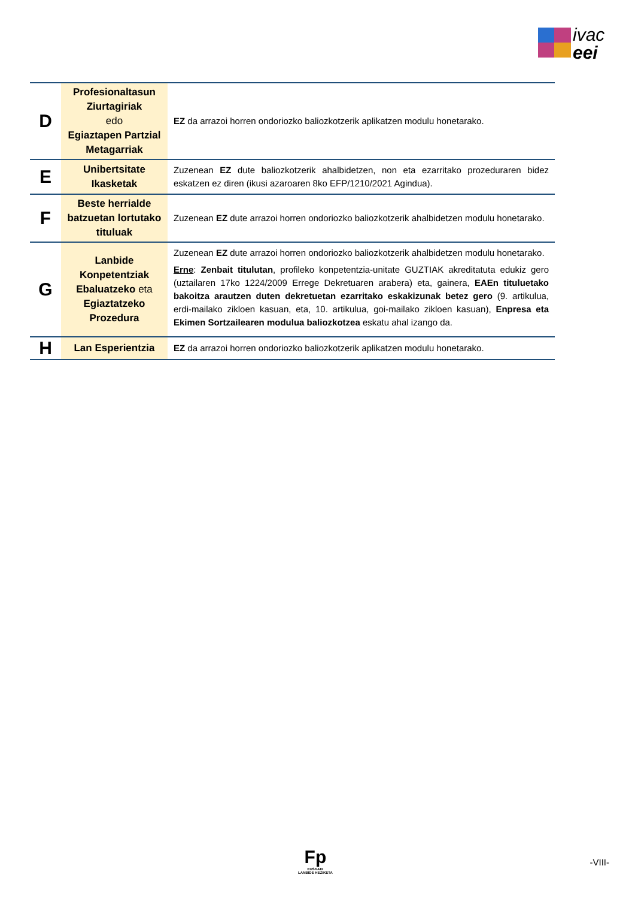ivac
eei
| D | Profesionaltasun Ziurtagiriak edo Egiaztapen Partzial Metagarriak | EZ da arrazoi horren ondoriozko baliozkotzerik aplikatzen modulu honetarako. |
| E | Unibertsitate Ikasketak | Zuzenean EZ dute baliozkotzerik ahalbidetzen, non eta ezarritako prozeduraren bidez eskatzen ez diren (ikusi azaroaren 8ko EFP/1210/2021 Agindua). |
| F | Beste herrialde batzuetan lortutako tituluak | Zuzenean EZ dute arrazoi horren ondoriozko baliozkotzerik ahalbidetzen modulu honetarako. |
| G | Lanbide Konpetentziak Ebaluatzeko eta Egiaztatzeko Prozedura | Zuzenean EZ dute arrazoi horren ondoriozko baliozkotzerik ahalbidetzen modulu honetarako. Erne : Zenbait titulutan , profileko konpetentzia-unitate GUZTIAK akreditatuta edukiz gero (uztailaren 17ko 1224/2009 Errege Dekretuaren arabera) eta, gainera, EAEn tituluetako bakoitza arautzen duten dekretuetan ezarritako eskakizunak betez gero (9. artikulua, erdi-mailako zikloen kasuan, eta, 10. artikulua, goi-mailako zikloen kasuan), Enpresa eta Ekimen Sortzailearen modulua baliozkotzea eskatu ahal izango da. |
| H | Lan Esperientzia | EZ da arrazoi horren ondoriozko baliozkotzerik aplikatzen modulu honetarako. |
Fp
EUSKADI
LANBIDE HEZIKETA
-VIII-